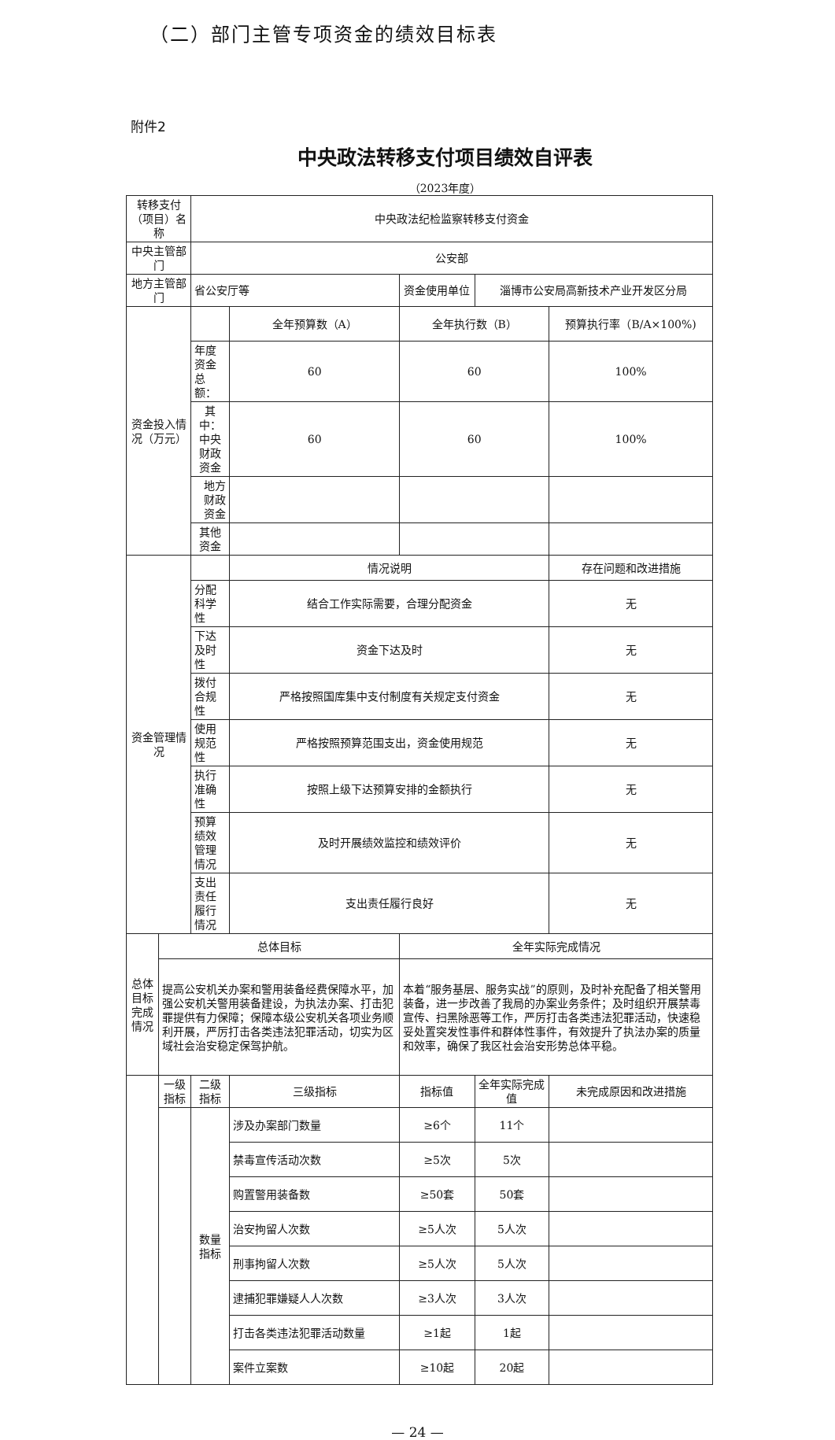（二）部门主管专项资金的绩效目标表
附件2
中央政法转移支付项目绩效自评表
（2023年度）
| 转移支付（项目）名称 | | 中央政法纪检监察转移支付资金 | | | | |
| 中央主管部门 | | 公安部 | | | | |
| 地方主管部门 | | 省公安厅等 | | 资金使用单位 | 淄博市公安局高新技术产业开发区分局 | |
| 资金投入情况（万元） | | | 全年预算数（A） | 全年执行数（B） | | 预算执行率（B/A×100%) |
| | | 年度资金总额： | 60 | 60 | | 100% |
| | | 其中：中央财政资金 | 60 | 60 | | 100% |
| | | 地方财政资金 | | | | |
| | | 其他资金 | | | | |
| 资金管理情况 | | | 情况说明 | | | 存在问题和改进措施 |
| | | 分配科学性 | 结合工作实际需要，合理分配资金 | | | 无 |
| | | 下达及时性 | 资金下达及时 | | | 无 |
| | | 拨付合规性 | 严格按照国库集中支付制度有关规定支付资金 | | | 无 |
| | | 使用规范性 | 严格按照预算范围支出，资金使用规范 | | | 无 |
| | | 执行准确性 | 按照上级下达预算安排的金额执行 | | | 无 |
| | | 预算绩效管理情况 | 及时开展绩效监控和绩效评价 | | | 无 |
| | | 支出责任履行情况 | 支出责任履行良好 | | | 无 |
| 总体目标完成情况 | 总体目标 | | | 全年实际完成情况 | | |
| | 提高公安机关办案和警用装备经费保障水平，加强公安机关警用装备建设，为执法办案、打击犯罪提供有力保障；保障本级公安机关各项业务顺利开展，严厉打击各类违法犯罪活动，切实为区域社会治安稳定保驾护航。 | | | 本着“服务基层、服务实战”的原则，及时补充配备了相关警用装备，进一步改善了我局的办案业务条件；及时组织开展禁毒宣传、扫黑除恶等工作，严厉打击各类违法犯罪活动，快速稳妥处置突发性事件和群体性事件，有效提升了执法办案的质量和效率，确保了我区社会治安形势总体平稳。 | | |
| | 一级指标 | 二级指标 | 三级指标 | 指标值 | 全年实际完成值 | 未完成原因和改进措施 |
| | | 数量指标 | 涉及办案部门数量 | ≥6个 | 11个 | |
| | | | 禁毒宣传活动次数 | ≥5次 | 5次 | |
| | | | 购置警用装备数 | ≥50套 | 50套 | |
| | | | 治安拘留人次数 | ≥5人次 | 5人次 | |
| | | | 刑事拘留人次数 | ≥5人次 | 5人次 | |
| | | | 逮捕犯罪嫌疑人人次数 | ≥3人次 | 3人次 | |
| | | | 打击各类违法犯罪活动数量 | ≥1起 | 1起 | |
| | | | 案件立案数 | ≥10起 | 20起 | |
— 24 —